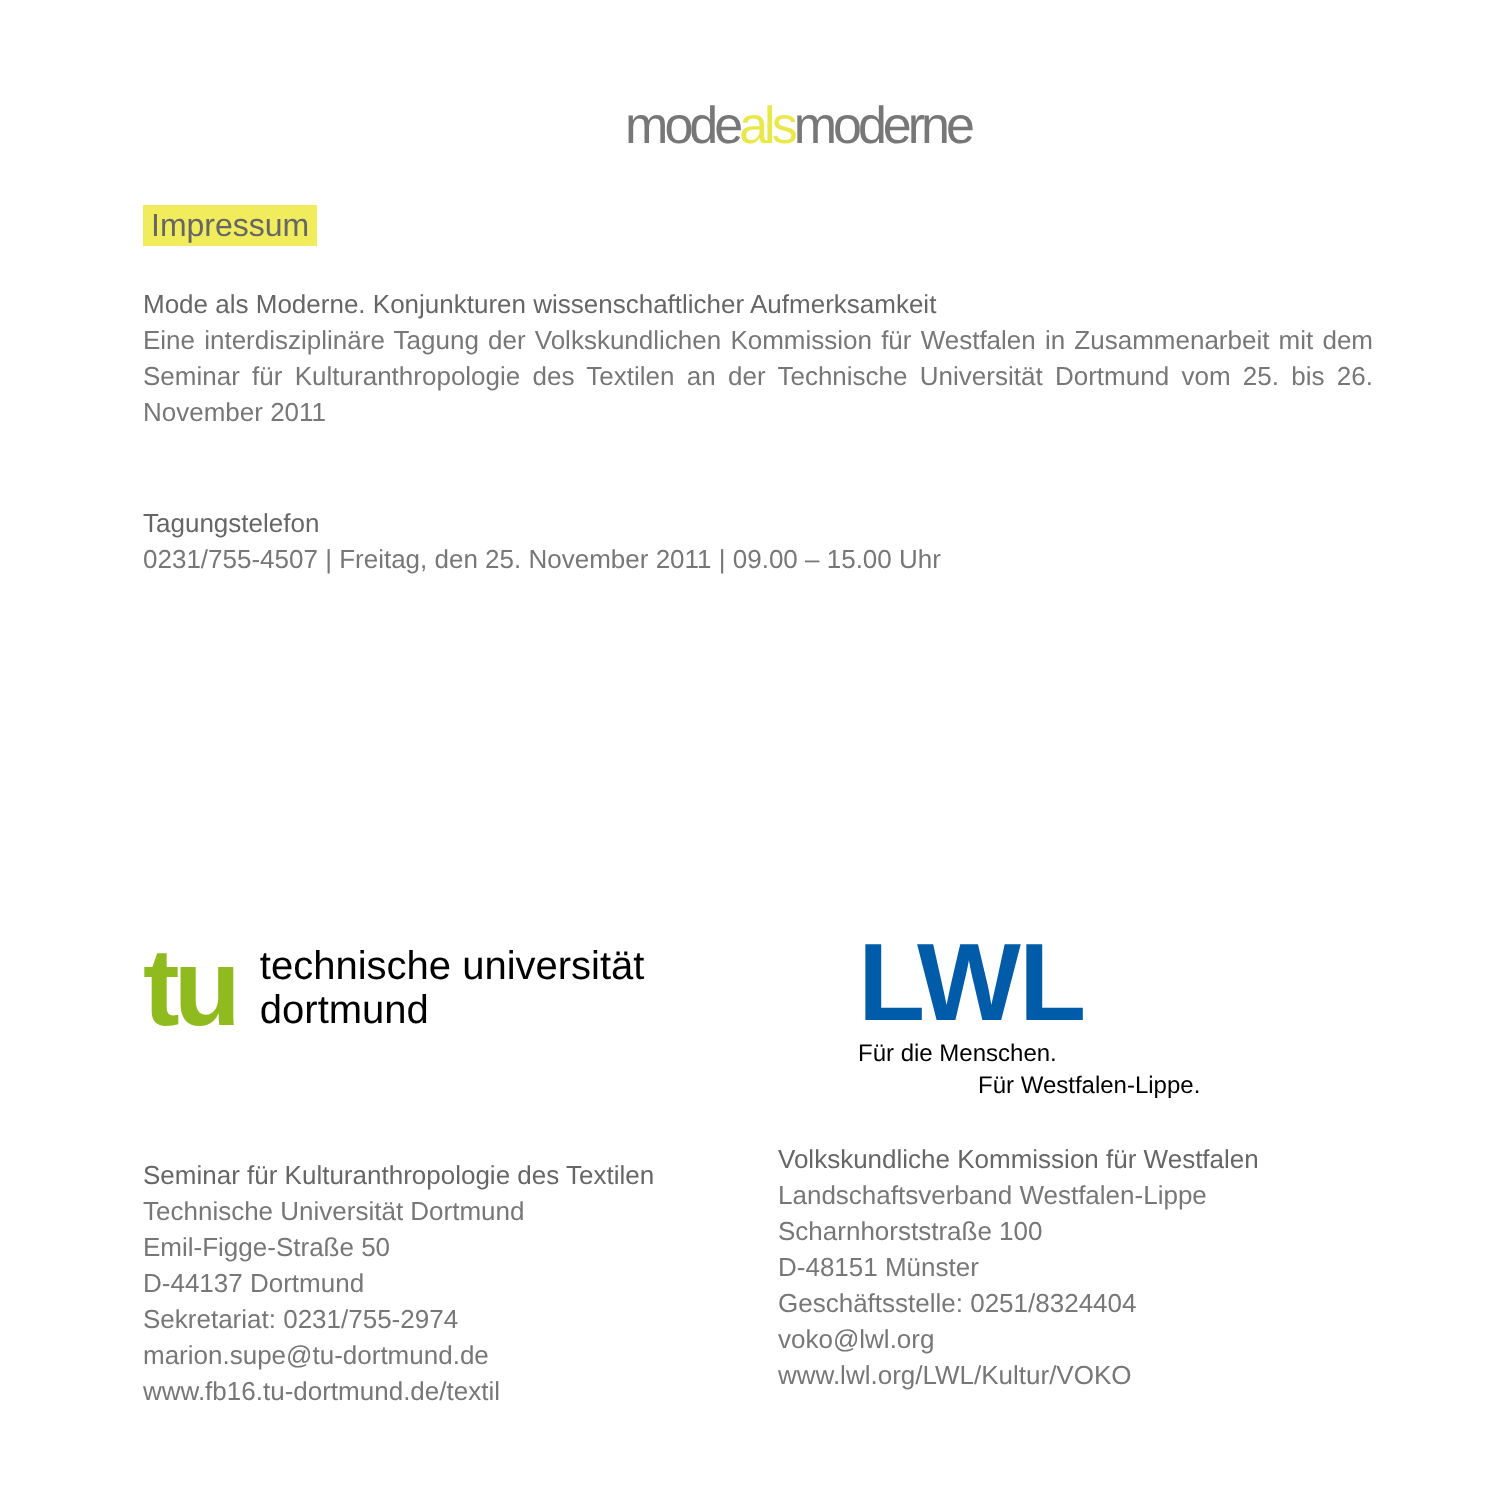modealsmoderne
Impressum
Mode als Moderne. Konjunkturen wissenschaftlicher Aufmerksamkeit
Eine interdisziplinäre Tagung der Volkskundlichen Kommission für Westfalen in Zusammenarbeit mit dem Seminar für Kulturanthropologie des Textilen an der Technische Universität Dortmund vom 25. bis 26. November 2011
Tagungstelefon
0231/755-4507 | Freitag, den 25. November 2011 | 09.00 – 15.00 Uhr
tu
technische universität
dortmund
Seminar für Kulturanthropologie des Textilen
Technische Universität Dortmund
Emil-Figge-Straße 50
D-44137 Dortmund
Sekretariat: 0231/755-2974
marion.supe@tu-dortmund.de
www.fb16.tu-dortmund.de/textil
LWL
Für die Menschen.
Für Westfalen-Lippe.
Volkskundliche Kommission für Westfalen
Landschaftsverband Westfalen-Lippe
Scharnhorststraße 100
D-48151 Münster
Geschäftsstelle: 0251/8324404
voko@lwl.org
www.lwl.org/LWL/Kultur/VOKO